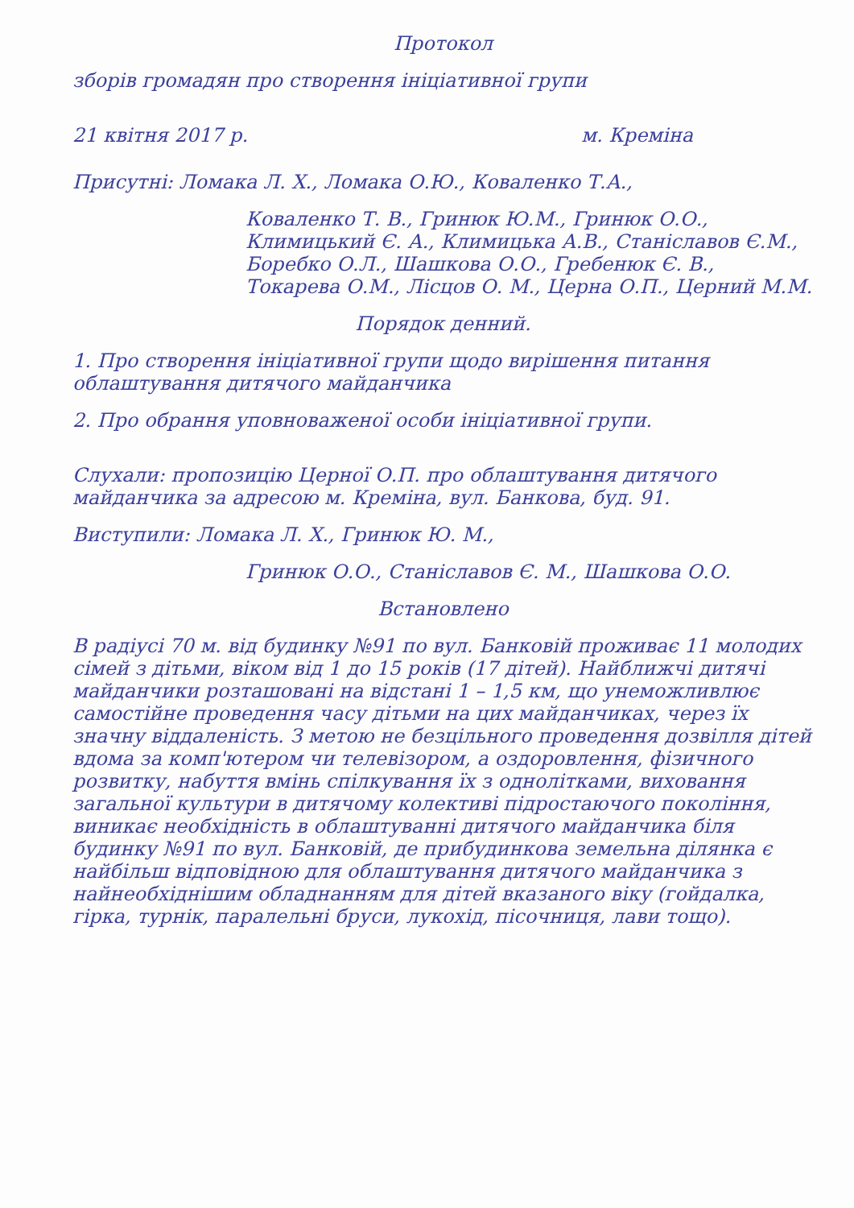Протокол
зборів громадян про створення ініціативної групи
21 квітня 2017 р. м. Креміна
Присутні: Ломака Л. Х., Ломака О.Ю., Коваленко Т.А.,
Коваленко Т. В., Гринюк Ю.М., Гринюк О.О., Климицький Є. А., Климицька А.В., Станіславов Є.М., Боребко О.Л., Шашкова О.О., Гребенюк Є. В., Токарева О.М., Лісцов О. М., Церна О.П., Церний М.М.
Порядок денний.
1. Про створення ініціативної групи щодо вирішення питання облаштування дитячого майданчика
2. Про обрання уповноваженої особи ініціативної групи.
Слухали: пропозицію Церної О.П. про облаштування дитячого майданчика за адресою м. Креміна, вул. Банкова, буд. 91.
Виступили: Ломака Л. Х., Гринюк Ю. М.,
Гринюк О.О., Станіславов Є. М., Шашкова О.О.
Встановлено
В радіусі 70 м. від будинку №91 по вул. Банковій проживає 11 молодих сімей з дітьми, віком від 1 до 15 років (17 дітей). Найближчі дитячі майданчики розташовані на відстані 1 – 1,5 км, що унеможливлює самостійне проведення часу дітьми на цих майданчиках, через їх значну віддаленість. З метою не безцільного проведення дозвілля дітей вдома за комп'ютером чи телевізором, а оздоровлення, фізичного розвитку, набуття вмінь спілкування їх з однолітками, виховання загальної культури в дитячому колективі підростаючого покоління, виникає необхідність в облаштуванні дитячого майданчика біля будинку №91 по вул. Банковій, де прибудинкова земельна ділянка є найбільш відповідною для облаштування дитячого майданчика з найнеобхіднішим обладнанням для дітей вказаного віку (гойдалка, гірка, турнік, паралельні бруси, лукохід, пісочниця, лави тощо).